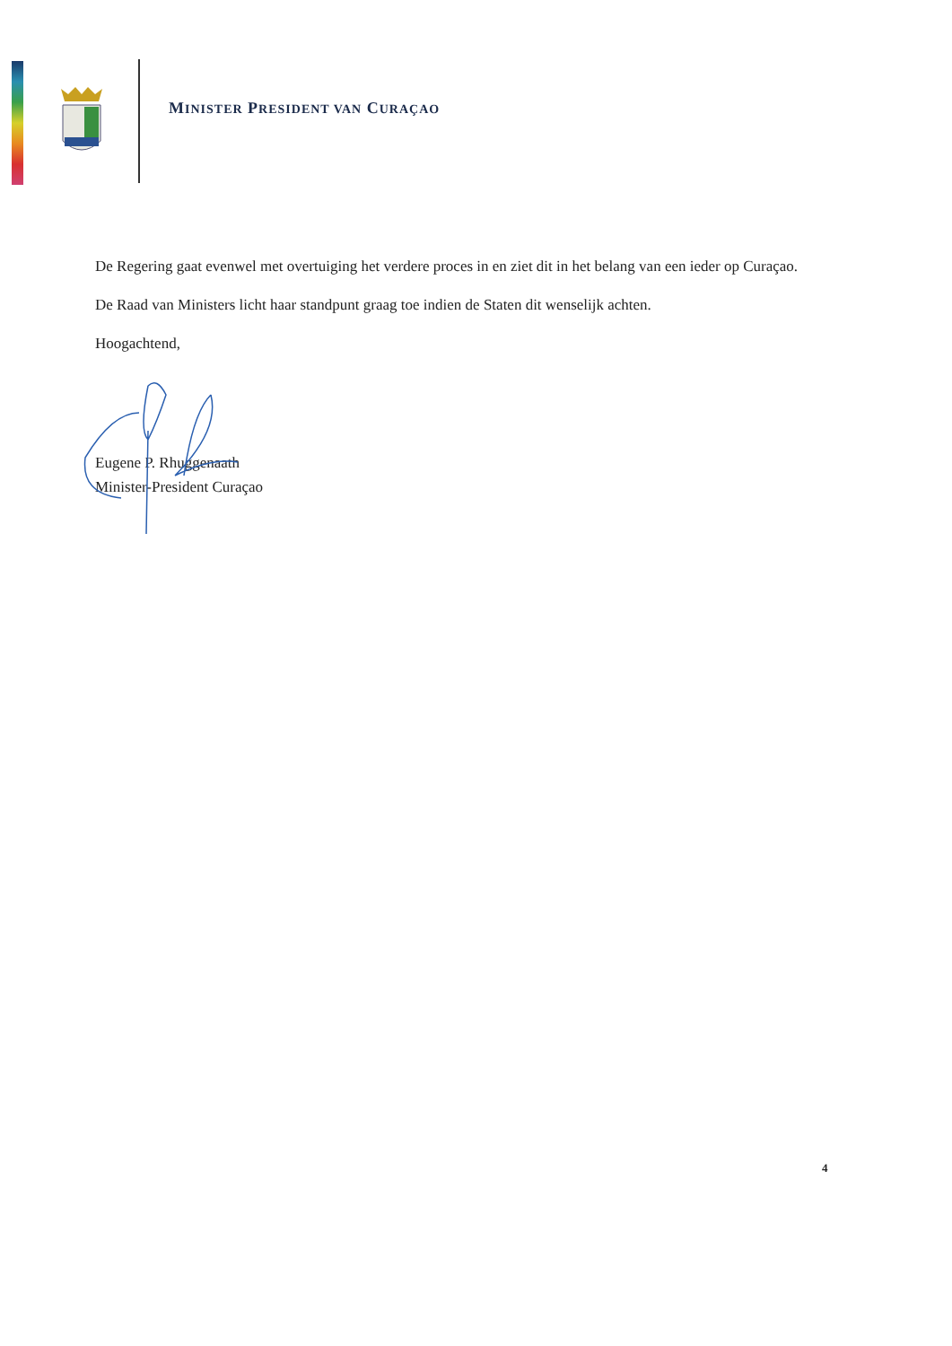MINISTER PRESIDENT VAN CURAÇAO
De Regering gaat evenwel met overtuiging het verdere proces in en ziet dit in het belang van een ieder op Curaçao.
De Raad van Ministers licht haar standpunt graag toe indien de Staten dit wenselijk achten.
Hoogachtend,
Eugene P. Rhuggenaath
Minister-President Curaçao
4